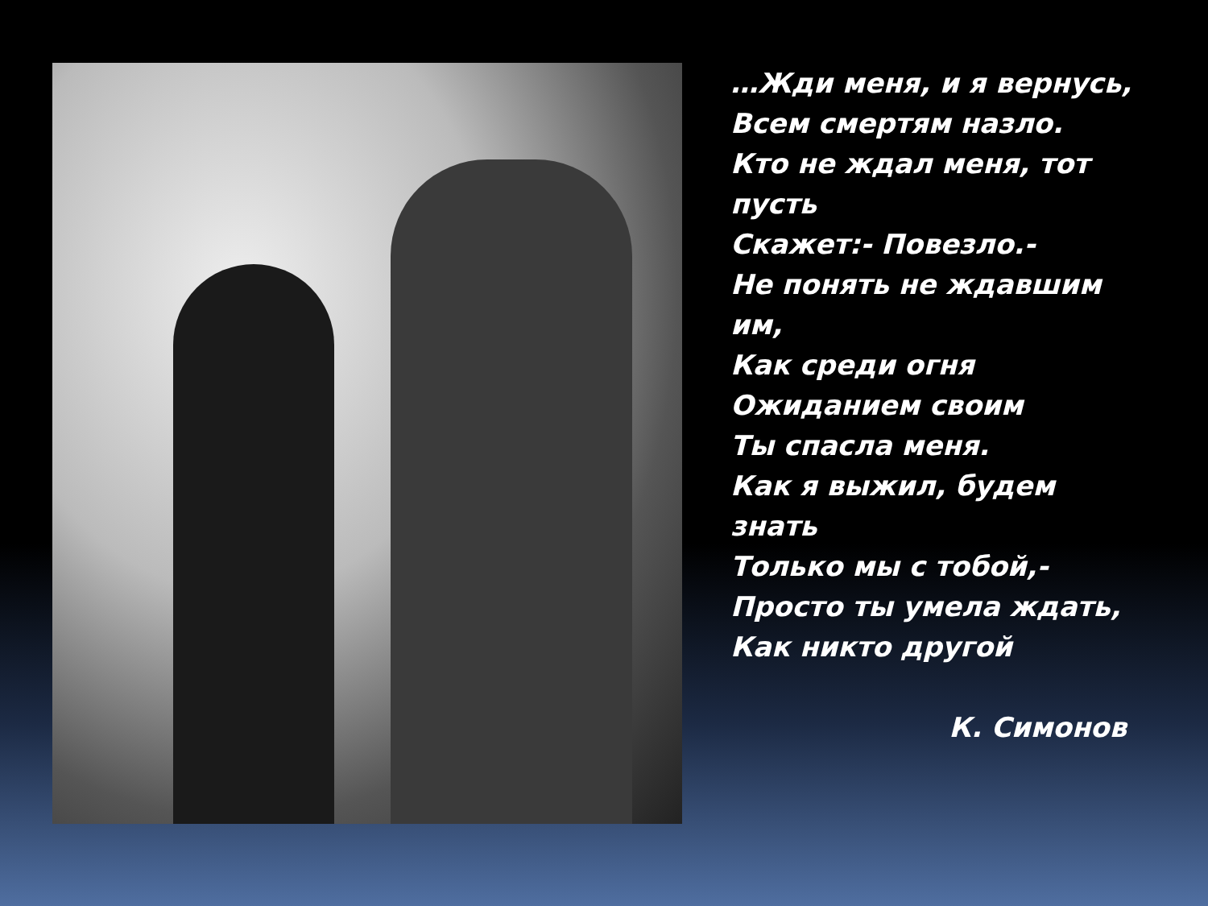…Жди меня, и я вернусь,
Всем смертям назло.
Кто не ждал меня, тот пусть
Скажет:- Повезло.-
Не понять не ждавшим им,
Как среди огня
Ожиданием своим
Ты спасла меня.
Как я выжил, будем знать
Только мы с тобой,-
Просто ты умела ждать,
Как никто другой
К. Симонов